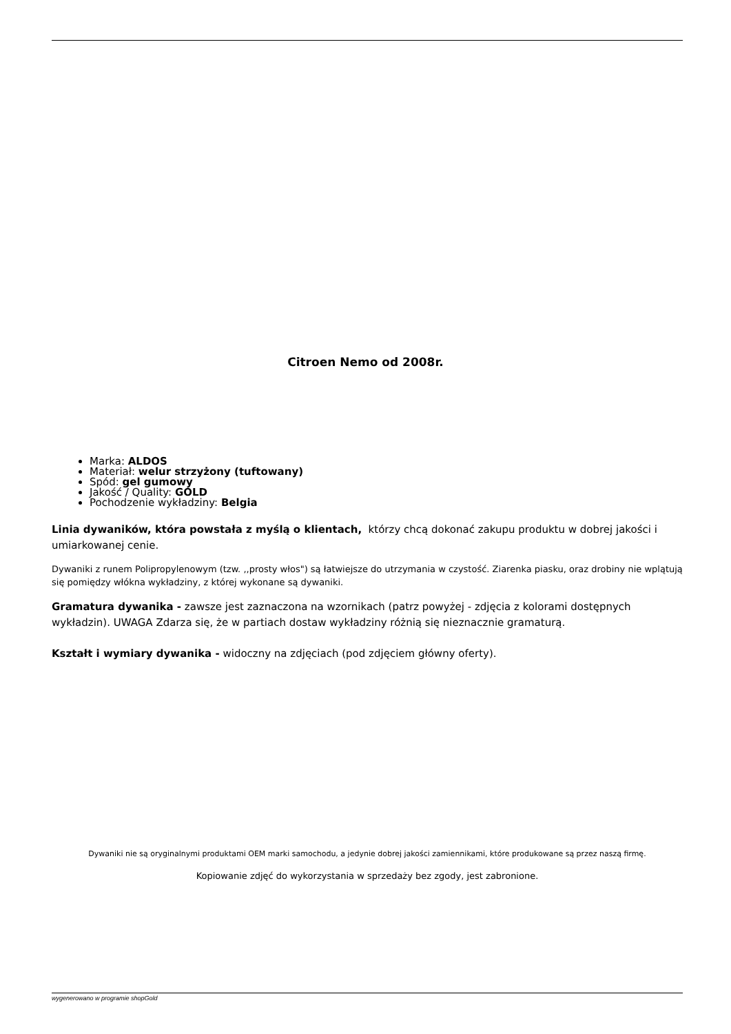Citroen Nemo od 2008r.
Marka: ALDOS
Materiał: welur strzyżony (tuftowany)
Spód: gel gumowy
Jakość / Quality: GOLD
Pochodzenie wykładziny: Belgia
Linia dywaników, która powstała z myślą o klientach, którzy chcą dokonać zakupu produktu w dobrej jakości i umiarkowanej cenie.
Dywaniki z runem Polipropylenowym (tzw. ,,prosty włos") są łatwiejsze do utrzymania w czystość. Ziarenka piasku, oraz drobiny nie wplątują się pomiędzy włókna wykładziny, z której wykonane są dywaniki.
Gramatura dywanika - zawsze jest zaznaczona na wzornikach (patrz powyżej - zdjęcia z kolorami dostępnych wykładzin). UWAGA Zdarza się, że w partiach dostaw wykładziny różnią się nieznacznie gramaturą.
Kształt i wymiary dywanika - widoczny na zdjęciach (pod zdjęciem główny oferty).
Dywaniki nie są oryginalnymi produktami OEM marki samochodu, a jedynie dobrej jakości zamiennikami, które produkowane są przez naszą firmę.
Kopiowanie zdjęć do wykorzystania w sprzedaży bez zgody, jest zabronione.
wygenerowano w programie shopGold